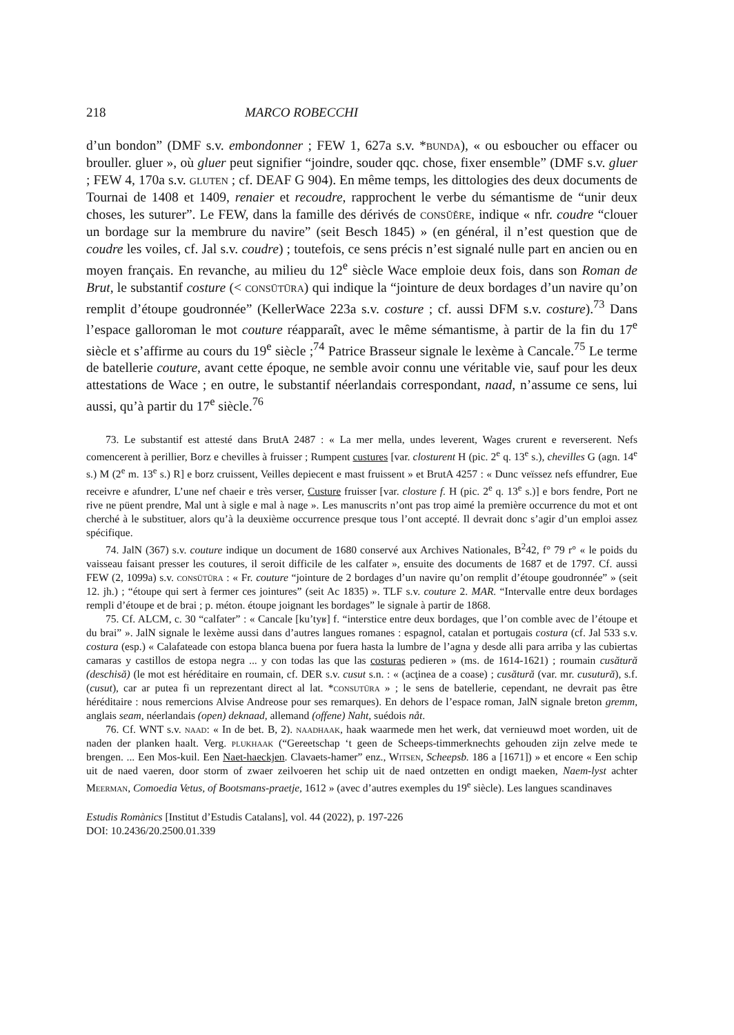218 MARCO ROBECCHI
d’un bondon” (DMF s.v. embondonner ; FEW 1, 627a s.v. *bunda), « ou esboucher ou effacer ou brouller. gluer », où gluer peut signifier “joindre, souder qqc. chose, fixer ensemble” (DMF s.v. gluer ; FEW 4, 170a s.v. gluten ; cf. DEAF G 904). En même temps, les dittologies des deux documents de Tournai de 1408 et 1409, renaier et recoudre, rapprochent le verbe du sémantisme de “unir deux choses, les suturer”. Le FEW, dans la famille des dérivés de consŭĕre, indique « nfr. coudre “clouer un bordage sur la membrure du navire” (seit Besch 1845) » (en général, il n’est question que de coudre les voiles, cf. Jal s.v. coudre) ; toutefois, ce sens précis n’est signalé nulle part en ancien ou en moyen français. En revanche, au milieu du 12<sup>e</sup> siècle Wace emploie deux fois, dans son Roman de Brut, le substantif costure (< consūtūra) qui indique la “jointure de deux bordages d’un navire qu’on remplit d’étoupe goudronnée” (KellerWace 223a s.v. costure ; cf. aussi DFM s.v. costure).<sup>73</sup> Dans l’espace galloroman le mot couture réapparaît, avec le même sémantisme, à partir de la fin du 17<sup>e</sup> siècle et s’affirme au cours du 19<sup>e</sup> siècle ;<sup>74</sup> Patrice Brasseur signale le lexème à Cancale.<sup>75</sup> Le terme de batellerie couture, avant cette époque, ne semble avoir connu une véritable vie, sauf pour les deux attestations de Wace ; en outre, le substantif néerlandais correspondant, naad, n’assume ce sens, lui aussi, qu’à partir du 17<sup>e</sup> siècle.<sup>76</sup>
73. Le substantif est attesté dans BrutA 2487 : « La mer mella, undes leverent, Wages crurent e reverserent. Nefs comencerent à perillier, Borz e chevilles à fruisser ; Rumpent custures [var. closturent H (pic. 2<sup>e</sup> q. 13<sup>e</sup> s.), chevilles G (agn. 14<sup>e</sup> s.) M (2<sup>e</sup> m. 13<sup>e</sup> s.) R] e borz cruissent, Veilles depiecent e mast fruissent » et BrutA 4257 : « Dunc veïssez nefs effundrer, Eue receivre e afundrer, L’une nef chaeir e très verser, Custure fruisser [var. closture f. H (pic. 2<sup>e</sup> q. 13<sup>e</sup> s.)] e bors fendre, Port ne rive ne püent prendre, Mal unt à sigle e mal à nage ». Les manuscrits n’ont pas trop aimé la première occurrence du mot et ont cherché à le substituer, alors qu’à la deuxième occurrence presque tous l’ont accepté. Il devrait donc s’agir d’un emploi assez spécifique.
74. JalN (367) s.v. couture indique un document de 1680 conservé aux Archives Nationales, B<sup>2</sup>42, f° 79 r° « le poids du vaisseau faisant presser les coutures, il seroit difficile de les calfater », ensuite des documents de 1687 et de 1797. Cf. aussi FEW (2, 1099a) s.v. consūtūra : « Fr. couture “jointure de 2 bordages d’un navire qu’on remplit d’étoupe goudronnée” » (seit 12. jh.) ; “étoupe qui sert à fermer ces jointures” (seit Ac 1835) ». TLF s.v. couture 2. MAR. “Intervalle entre deux bordages rempli d’étoupe et de brai ; p. méton. étoupe joignant les bordages” le signale à partir de 1868.
75. Cf. ALCM, c. 30 “calfater” : « Cancale [ku’tyʁ] f. “interstice entre deux bordages, que l’on comble avec de l’étoupe et du brai” ». JalN signale le lexème aussi dans d’autres langues romanes : espagnol, catalan et portugais costura (cf. Jal 533 s.v. costura (esp.) « Calafateade con estopa blanca buena por fuera hasta la lumbre de l’agna y desde alli para arriba y las cubiertas camaras y castillos de estopa negra ... y con todas las que las costuras pedieren » (ms. de 1614-1621) ; roumain cusătură (deschisă) (le mot est héréditaire en roumain, cf. DER s.v. cusut s.n. : « (acţinea de a coase) ; cusătură (var. mr. cusutură), s.f. (cusut), car ar putea fi un reprezentant direct al lat. *consutūra » ; le sens de batellerie, cependant, ne devrait pas être héréditaire : nous remercions Alvise Andreose pour ses remarques). En dehors de l’espace roman, JalN signale breton gremm, anglais seam, néerlandais (open) deknaad, allemand (offene) Naht, suédois nåt.
76. Cf. WNT s.v. naad: « In de bet. B, 2). naadhaak, haak waarmede men het werk, dat vernieuwd moet worden, uit de naden der planken haalt. Verg. plukhaak (“Gereetschap ‘t geen de Scheeps-timmerknechts gehouden zijn zelve mede te brengen. ... Een Mos-kuil. Een Naet-haeckjen. Clavaets-hamer” enz., Witsen, Scheepsb. 186 a [1671]) » et encore « Een schip uit de naed vaeren, door storm of zwaer zeilvoeren het schip uit de naed ontzetten en ondigt maeken, Naem-lyst achter Meerman, Comoedia Vetus, of Bootsmans-praetje, 1612 » (avec d’autres exemples du 19<sup>e</sup> siècle). Les langues scandinaves
Estudis Romànics [Institut d’Estudis Catalans], vol. 44 (2022), p. 197-226
DOI: 10.2436/20.2500.01.339